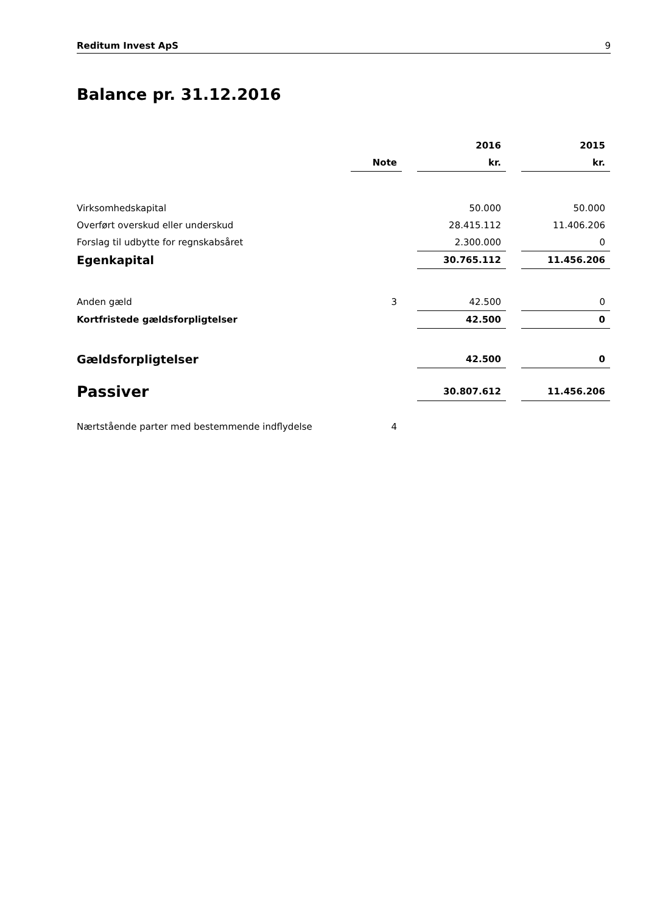Reditum Invest ApS 9
Balance pr. 31.12.2016
| | | | 2016 | | 2015 |
| | Note | | kr. | | kr. |
| Virksomhedskapital | | | 50.000 | | 50.000 |
| Overført overskud eller underskud | | | 28.415.112 | | 11.406.206 |
| Forslag til udbytte for regnskabsåret | | | 2.300.000 | | 0 |
| Egenkapital | | | 30.765.112 | | 11.456.206 |
| Anden gæld | 3 | | 42.500 | | 0 |
| Kortfristede gældsforpligtelser | | | 42.500 | | 0 |
| Gældsforpligtelser | | | 42.500 | | 0 |
| Passiver | | | 30.807.612 | | 11.456.206 |
| Nærtstående parter med bestemmende indflydelse | 4 | | | | |